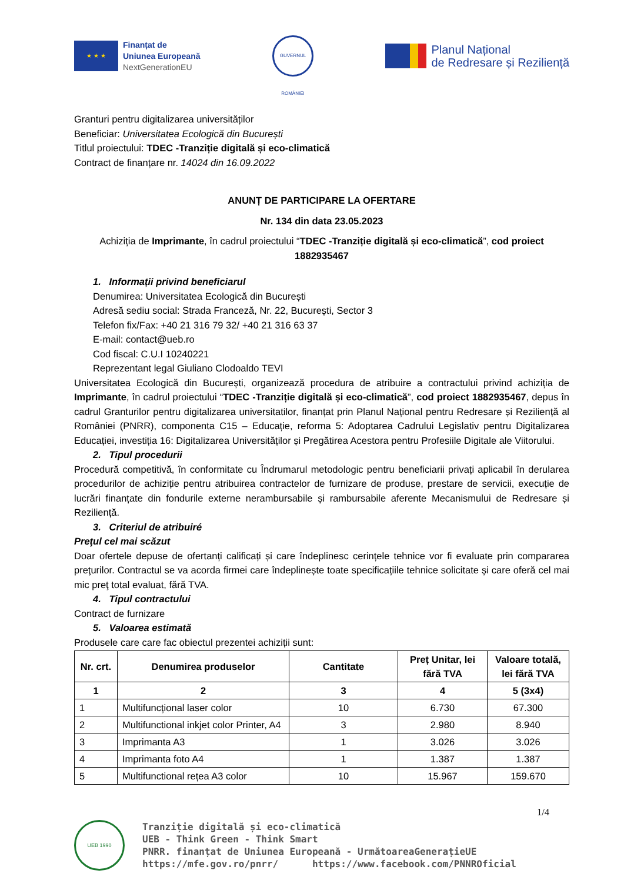★ ★ ★
Finanțat de
Uniunea Europeană
NextGenerationEU
GUVERNUL ROMÂNIEI
Planul Național
de Redresare și Reziliență
Granturi pentru digitalizarea universităților
Beneficiar: Universitatea Ecologică din București
Titlul proiectului: TDEC -Tranziție digitală și eco-climatică
Contract de finanțare nr. 14024 din 16.09.2022
ANUNȚ DE PARTICIPARE LA OFERTARE
Nr. 134 din data 23.05.2023
Achiziția de Imprimante, în cadrul proiectului “TDEC -Tranziție digitală și eco-climatică”, cod proiect 1882935467
1. Informații privind beneficiarul
Denumirea: Universitatea Ecologică din București
Adresă sediu social: Strada Franceză, Nr. 22, București, Sector 3
Telefon fix/Fax: +40 21 316 79 32/ +40 21 316 63 37
E-mail: contact@ueb.ro
Cod fiscal: C.U.I 10240221
Reprezentant legal Giuliano Clodoaldo TEVI
Universitatea Ecologică din București, organizează procedura de atribuire a contractului privind achiziția de Imprimante, în cadrul proiectului “TDEC -Tranziție digitală și eco-climatică”, cod proiect 1882935467, depus în cadrul Granturilor pentru digitalizarea universitatilor, finanțat prin Planul Național pentru Redresare și Reziliență al României (PNRR), componenta C15 – Educație, reforma 5: Adoptarea Cadrului Legislativ pentru Digitalizarea Educației, investiția 16: Digitalizarea Universităților și Pregătirea Acestora pentru Profesiile Digitale ale Viitorului.
2. Tipul procedurii
Procedură competitivă, în conformitate cu Îndrumarul metodologic pentru beneficiarii privați aplicabil în derularea procedurilor de achiziție pentru atribuirea contractelor de furnizare de produse, prestare de servicii, execuție de lucrări finanțate din fondurile externe nerambursabile și rambursabile aferente Mecanismului de Redresare și Reziliență.
3. Criteriul de atribuiré
Preţul cel mai scăzut
Doar ofertele depuse de ofertanți calificați și care îndeplinesc cerințele tehnice vor fi evaluate prin compararea preţurilor. Contractul se va acorda firmei care îndeplinește toate specificațiile tehnice solicitate și care oferă cel mai mic preţ total evaluat, fără TVA.
4. Tipul contractului
Contract de furnizare
5. Valoarea estimată
Produsele care care fac obiectul prezentei achiziții sunt:
| Nr. crt. | Denumirea produselor | Cantitate | Preț Unitar, lei fără TVA | Valoare totală, lei fără TVA |
| --- | --- | --- | --- | --- |
| 1 | 2 | 3 | 4 | 5 (3x4) |
| 1 | Multifuncțional laser color | 10 | 6.730 | 67.300 |
| 2 | Multifunctional inkjet color Printer, A4 | 3 | 2.980 | 8.940 |
| 3 | Imprimanta A3 | 1 | 3.026 | 3.026 |
| 4 | Imprimanta foto A4 | 1 | 1.387 | 1.387 |
| 5 | Multifunctional rețea A3 color | 10 | 15.967 | 159.670 |
1/4
UEB 1990
Tranziție digitală și eco-climatică
UEB - Think Green - Think Smart
PNRR. finanțat de Uniunea Europeană - UrmătoareaGenerațieUE
https://mfe.gov.ro/pnrr/ https://www.facebook.com/PNNROficial